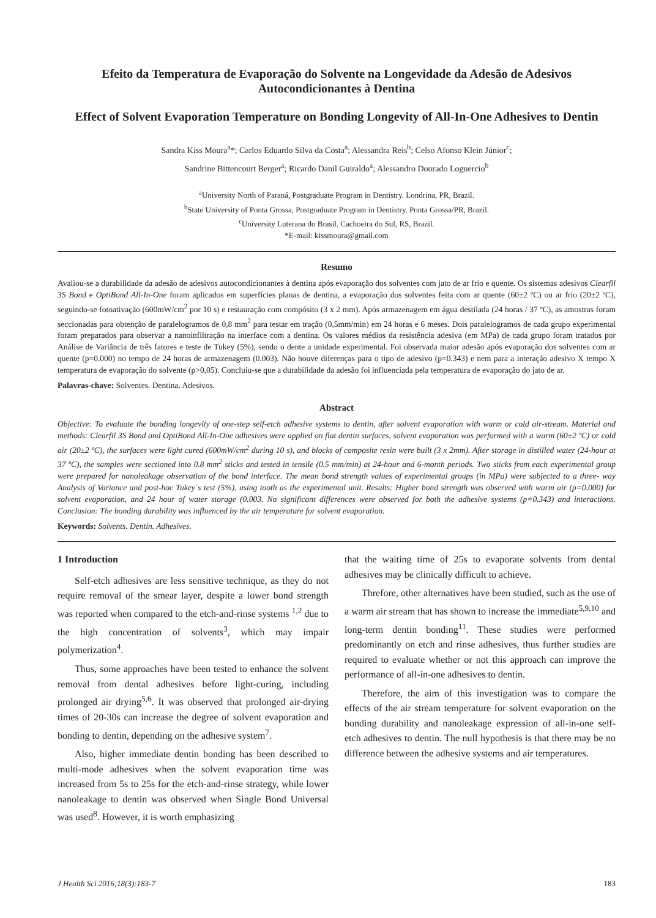Efeito da Temperatura de Evaporação do Solvente na Longevidade da Adesão de Adesivos Autocondicionantes à Dentina
Effect of Solvent Evaporation Temperature on Bonding Longevity of All-In-One Adhesives to Dentin
Sandra Kiss Moura<sup>a</sup>*; Carlos Eduardo Silva da Costa<sup>a</sup>; Alessandra Reis<sup>b</sup>; Celso Afonso Klein Júnior<sup>c</sup>;
Sandrine Bittencourt Berger<sup>a</sup>; Ricardo Danil Guiraldo<sup>a</sup>; Alessandro Dourado Loguercio<sup>b</sup>
<sup>a</sup> University North of Paraná, Postgraduate Program in Dentistry. Londrina, PR, Brazil.
<sup>b</sup> State University of Ponta Grossa, Postgraduate Program in Dentistry. Ponta Grossa/PR, Brazil.
<sup>c</sup> University Luterana do Brasil. Cachoeira do Sul, RS, Brazil.
*E-mail: kissmoura@gmail.com
Resumo
Avaliou-se a durabilidade da adesão de adesivos autocondicionantes à dentina após evaporação dos solventes com jato de ar frio e quente. Os sistemas adesivos Clearfil 3S Bond e OptiBond All-In-One foram aplicados em superfícies planas de dentina, a evaporação dos solventes feita com ar quente (60±2 ºC) ou ar frio (20±2 ºC), seguindo-se fotoativação (600mW/cm<sup>2</sup> por 10 s) e restauração com compósito (3 x 2 mm). Após armazenagem em água destilada (24 horas / 37 ºC), as amostras foram seccionadas para obtenção de paralelogramos de 0,8 mm<sup>2</sup> para testar em tração (0,5mm/min) em 24 horas e 6 meses. Dois paralelogramos de cada grupo experimental foram preparados para observar a nanoinfiltração na interface com a dentina. Os valores médios da resistência adesiva (em MPa) de cada grupo foram tratados por Análise de Variância de três fatores e teste de Tukey (5%), sendo o dente a unidade experimental. Foi observada maior adesão após evaporação dos solventes com ar quente (p=0.000) no tempo de 24 horas de armazenagem (0.003). Não houve diferenças para o tipo de adesivo (p=0.343) e nem para a interação adesivo X tempo X temperatura de evaporação do solvente (p>0,05). Concluiu-se que a durabilidade da adesão foi influenciada pela temperatura de evaporação do jato de ar.
Palavras-chave: Solventes. Dentina. Adesivos.
Abstract
Objective: To evaluate the bonding longevity of one-step self-etch adhesive systems to dentin, after solvent evaporation with warm or cold air-stream. Material and methods: Clearfil 3S Bond and OptiBond All-In-One adhesives were applied on flat dentin surfaces, solvent evaporation was performed with a warm (60±2 ºC) or cold air (20±2 ºC), the surfaces were light cured (600mW/cm<sup>2</sup> during 10 s), and blocks of composite resin were built (3 x 2mm). After storage in distilled water (24-hour at 37 ºC), the samples were sectioned into 0.8 mm<sup>2</sup> sticks and tested in tensile (0.5 mm/min) at 24-hour and 6-month periods. Two sticks from each experimental group were prepared for nanoleakage observation of the bond interface. The mean bond strength values of experimental groups (in MPa) were subjected to a three- way Analysis of Variance and post-hoc Tukey´s test (5%), using tooth as the experimental unit. Results: Higher bond strength was observed with warm air (p=0.000) for solvent evaporation, and 24 hour of water storage (0.003. No significant differences were observed for both the adhesive systems (p=0.343) and interactions. Conclusion: The bonding durability was influenced by the air temperature for solvent evaporation.
Keywords: Solvents. Dentin. Adhesives.
1 Introduction
Self-etch adhesives are less sensitive technique, as they do not require removal of the smear layer, despite a lower bond strength was reported when compared to the etch-and-rinse systems <sup>1,2</sup> due to the high concentration of solvents<sup>3</sup>, which may impair polymerization<sup>4</sup>.
Thus, some approaches have been tested to enhance the solvent removal from dental adhesives before light-curing, including prolonged air drying<sup>5,6</sup>. It was observed that prolonged air-drying times of 20-30s can increase the degree of solvent evaporation and bonding to dentin, depending on the adhesive system<sup>7</sup>.
Also, higher immediate dentin bonding has been described to multi-mode adhesives when the solvent evaporation time was increased from 5s to 25s for the etch-and-rinse strategy, while lower nanoleakage to dentin was observed when Single Bond Universal was used<sup>8</sup>. However, it is worth emphasizing
that the waiting time of 25s to evaporate solvents from dental adhesives may be clinically difficult to achieve.
Threfore, other alternatives have been studied, such as the use of a warm air stream that has shown to increase the immediate<sup>5,9,10</sup> and long-term dentin bonding<sup>11</sup>. These studies were performed predominantly on etch and rinse adhesives, thus further studies are required to evaluate whether or not this approach can improve the performance of all-in-one adhesives to dentin.
Therefore, the aim of this investigation was to compare the effects of the air stream temperature for solvent evaporation on the bonding durability and nanoleakage expression of all-in-one self-etch adhesives to dentin. The null hypothesis is that there may be no difference between the adhesive systems and air temperatures.
J Health Sci 2016;18(3):183-7 183